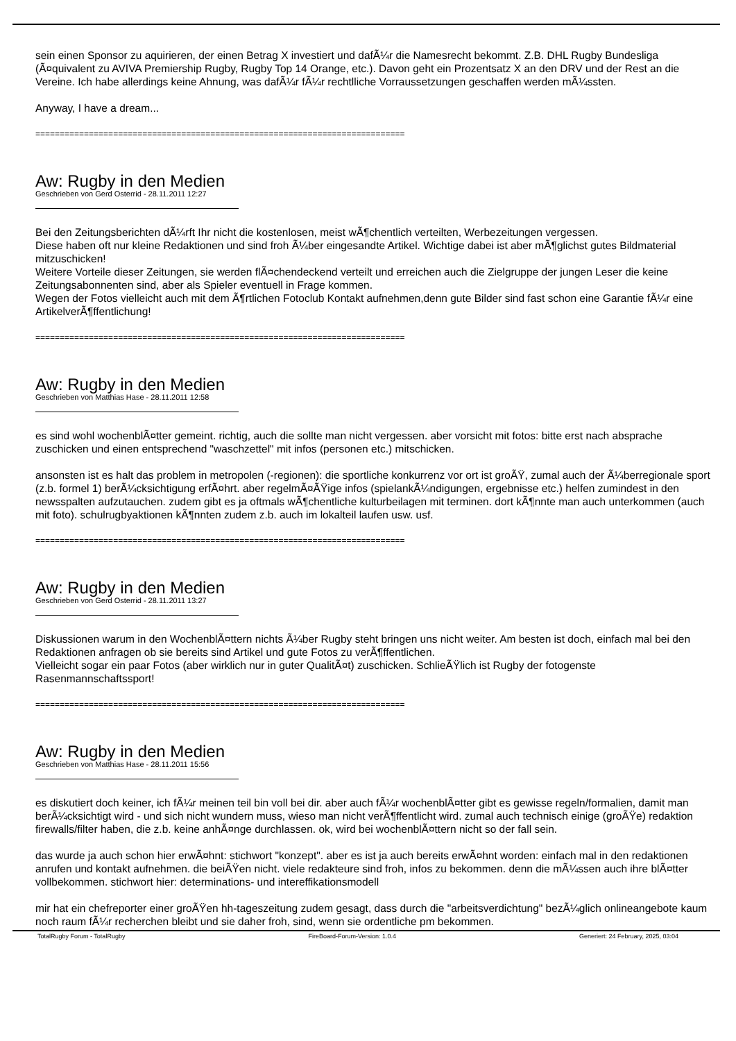sein einen Sponsor zu aquirieren, der einen Betrag X investiert und dafÃ¼r die Namesrecht bekommt. Z.B. DHL Rugby Bundesliga (Ã¤quivalent zu AVIVA Premiership Rugby, Rugby Top 14 Orange, etc.). Davon geht ein Prozentsatz X an den DRV und der Rest an die Vereine. Ich habe allerdings keine Ahnung, was dafÃ¼r fÃ¼r rechtlliche Vorraussetzungen geschaffen werden mÃ¼ssten.
Anyway, I have a dream...
============================================================================
Aw: Rugby in den Medien
Geschrieben von Gerd Osterrid - 28.11.2011 12:27
Bei den Zeitungsberichten dÃ¼rft Ihr nicht die kostenlosen, meist wÃ¶chentlich verteilten, Werbezeitungen vergessen.
Diese haben oft nur kleine Redaktionen und sind froh Ã¼ber eingesandte Artikel. Wichtige dabei ist aber mÃ¶glichst gutes Bildmaterial mitzuschicken!
Weitere Vorteile dieser Zeitungen, sie werden flÃ¤chendeckend verteilt und erreichen auch die Zielgruppe der jungen Leser die keine Zeitungsabonnenten sind, aber als Spieler eventuell in Frage kommen.
Wegen der Fotos vielleicht auch mit dem Ã¶rtlichen Fotoclub Kontakt aufnehmen,denn gute Bilder sind fast schon eine Garantie fÃ¼r eine ArtikelverÃ¶ffentlichung!
============================================================================
Aw: Rugby in den Medien
Geschrieben von Matthias Hase - 28.11.2011 12:58
es sind wohl wochenblÃ¤tter gemeint. richtig, auch die sollte man nicht vergessen. aber vorsicht mit fotos: bitte erst nach absprache zuschicken und einen entsprechend "waschzettel" mit infos (personen etc.) mitschicken.
ansonsten ist es halt das problem in metropolen (-regionen): die sportliche konkurrenz vor ort ist groÃŸ, zumal auch der Ã¼berregionale sport (z.b. formel 1) berÃ¼cksichtigung erfÃ¤hrt. aber regelmÃ¤ÃŸige infos (spielankÃ¼ndigungen, ergebnisse etc.) helfen zumindest in den newsspalten aufzutauchen. zudem gibt es ja oftmals wÃ¶chentliche kulturbeilagen mit terminen. dort kÃ¶nnte man auch unterkommen (auch mit foto). schulrugbyaktionen kÃ¶nnten zudem z.b. auch im lokalteil laufen usw. usf.
============================================================================
Aw: Rugby in den Medien
Geschrieben von Gerd Osterrid - 28.11.2011 13:27
Diskussionen warum in den WochenblÃ¤ttern nichts Ã¼ber Rugby steht bringen uns nicht weiter. Am besten ist doch, einfach mal bei den Redaktionen anfragen ob sie bereits sind Artikel und gute Fotos zu verÃ¶ffentlichen.
Vielleicht sogar ein paar Fotos (aber wirklich nur in guter QualitÃ¤t) zuschicken. SchlieÃŸlich ist Rugby der fotogenste Rasenmannschaftssport!
============================================================================
Aw: Rugby in den Medien
Geschrieben von Matthias Hase - 28.11.2011 15:56
es diskutiert doch keiner, ich fÃ¼r meinen teil bin voll bei dir. aber auch fÃ¼r wochenblÃ¤tter gibt es gewisse regeln/formalien, damit man berÃ¼cksichtigt wird - und sich nicht wundern muss, wieso man nicht verÃ¶ffentlicht wird. zumal auch technisch einige (groÃŸe) redaktion firewalls/filter haben, die z.b. keine anhÃ¤nge durchlassen. ok, wird bei wochenblÃ¤ttern nicht so der fall sein.
das wurde ja auch schon hier erwÃ¤hnt: stichwort "konzept". aber es ist ja auch bereits erwÃ¤hnt worden: einfach mal in den redaktionen anrufen und kontakt aufnehmen. die beiÃŸen nicht. viele redakteure sind froh, infos zu bekommen. denn die mÃ¼ssen auch ihre blÃ¤tter vollbekommen. stichwort hier: determinations- und intereffikationsmodell
mir hat ein chefreporter einer groÃŸen hh-tageszeitung zudem gesagt, dass durch die "arbeitsverdichtung" bezÃ¼glich onlineangebote kaum noch raum fÃ¼r recherchen bleibt und sie daher froh, sind, wenn sie ordentliche pm bekommen.
TotalRugby Forum - TotalRugby FireBoard-Forum-Version: 1.0.4 Generiert: 24 February, 2025, 03:04